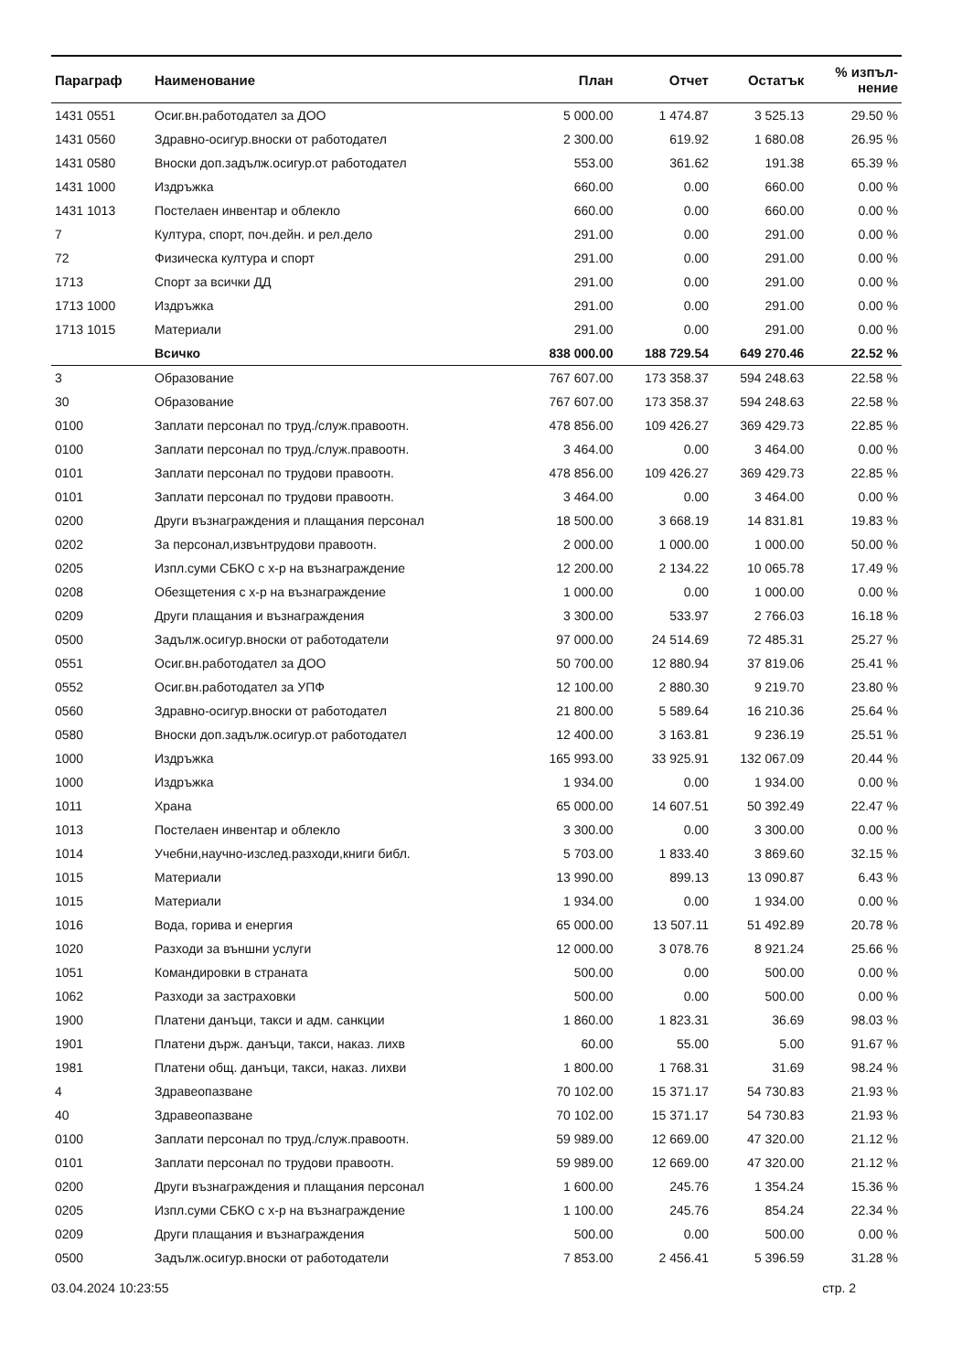| Параграф | Наименование | План | Отчет | Остатък | % изпъл- нение |
| --- | --- | --- | --- | --- | --- |
| 1431 0551 | Осиг.вн.работодател за ДОО | 5 000.00 | 1 474.87 | 3 525.13 | 29.50 % |
| 1431 0560 | Здравно-осигур.вноски от работодател | 2 300.00 | 619.92 | 1 680.08 | 26.95 % |
| 1431 0580 | Вноски доп.задълж.осигур.от работодател | 553.00 | 361.62 | 191.38 | 65.39 % |
| 1431 1000 | Издръжка | 660.00 | 0.00 | 660.00 | 0.00 % |
| 1431 1013 | Постелаен инвентар и облекло | 660.00 | 0.00 | 660.00 | 0.00 % |
| 7 | Култура, спорт, поч.дейн. и рел.дело | 291.00 | 0.00 | 291.00 | 0.00 % |
| 72 | Физическа култура и спорт | 291.00 | 0.00 | 291.00 | 0.00 % |
| 1713 | Спорт за всички ДД | 291.00 | 0.00 | 291.00 | 0.00 % |
| 1713 1000 | Издръжка | 291.00 | 0.00 | 291.00 | 0.00 % |
| 1713 1015 | Материали | 291.00 | 0.00 | 291.00 | 0.00 % |
| | Всичко | 838 000.00 | 188 729.54 | 649 270.46 | 22.52 % |
| 3 | Образование | 767 607.00 | 173 358.37 | 594 248.63 | 22.58 % |
| 30 | Образование | 767 607.00 | 173 358.37 | 594 248.63 | 22.58 % |
| 0100 | Заплати персонал по труд./служ.правоотн. | 478 856.00 | 109 426.27 | 369 429.73 | 22.85 % |
| 0100 | Заплати персонал по труд./служ.правоотн. | 3 464.00 | 0.00 | 3 464.00 | 0.00 % |
| 0101 | Заплати персонал по трудови правоотн. | 478 856.00 | 109 426.27 | 369 429.73 | 22.85 % |
| 0101 | Заплати персонал по трудови правоотн. | 3 464.00 | 0.00 | 3 464.00 | 0.00 % |
| 0200 | Други възнаграждения и плащания персонал | 18 500.00 | 3 668.19 | 14 831.81 | 19.83 % |
| 0202 | За персонал,извънтрудови правоотн. | 2 000.00 | 1 000.00 | 1 000.00 | 50.00 % |
| 0205 | Изпл.суми СБКО с х-р на възнаграждение | 12 200.00 | 2 134.22 | 10 065.78 | 17.49 % |
| 0208 | Обезщетения с х-р на възнаграждение | 1 000.00 | 0.00 | 1 000.00 | 0.00 % |
| 0209 | Други плащания и възнаграждения | 3 300.00 | 533.97 | 2 766.03 | 16.18 % |
| 0500 | Задълж.осигур.вноски от работодатели | 97 000.00 | 24 514.69 | 72 485.31 | 25.27 % |
| 0551 | Осиг.вн.работодател за ДОО | 50 700.00 | 12 880.94 | 37 819.06 | 25.41 % |
| 0552 | Осиг.вн.работодател за УПФ | 12 100.00 | 2 880.30 | 9 219.70 | 23.80 % |
| 0560 | Здравно-осигур.вноски от работодател | 21 800.00 | 5 589.64 | 16 210.36 | 25.64 % |
| 0580 | Вноски доп.задълж.осигур.от работодател | 12 400.00 | 3 163.81 | 9 236.19 | 25.51 % |
| 1000 | Издръжка | 165 993.00 | 33 925.91 | 132 067.09 | 20.44 % |
| 1000 | Издръжка | 1 934.00 | 0.00 | 1 934.00 | 0.00 % |
| 1011 | Храна | 65 000.00 | 14 607.51 | 50 392.49 | 22.47 % |
| 1013 | Постелаен инвентар и облекло | 3 300.00 | 0.00 | 3 300.00 | 0.00 % |
| 1014 | Учебни,научно-изслед.разходи,книги библ. | 5 703.00 | 1 833.40 | 3 869.60 | 32.15 % |
| 1015 | Материали | 13 990.00 | 899.13 | 13 090.87 | 6.43 % |
| 1015 | Материали | 1 934.00 | 0.00 | 1 934.00 | 0.00 % |
| 1016 | Вода, горива и енергия | 65 000.00 | 13 507.11 | 51 492.89 | 20.78 % |
| 1020 | Разходи за външни услуги | 12 000.00 | 3 078.76 | 8 921.24 | 25.66 % |
| 1051 | Командировки в страната | 500.00 | 0.00 | 500.00 | 0.00 % |
| 1062 | Разходи за застраховки | 500.00 | 0.00 | 500.00 | 0.00 % |
| 1900 | Платени данъци, такси и адм. санкции | 1 860.00 | 1 823.31 | 36.69 | 98.03 % |
| 1901 | Платени държ. данъци, такси, наказ. лихв | 60.00 | 55.00 | 5.00 | 91.67 % |
| 1981 | Платени общ. данъци, такси, наказ. лихви | 1 800.00 | 1 768.31 | 31.69 | 98.24 % |
| 4 | Здравеопазване | 70 102.00 | 15 371.17 | 54 730.83 | 21.93 % |
| 40 | Здравеопазване | 70 102.00 | 15 371.17 | 54 730.83 | 21.93 % |
| 0100 | Заплати персонал по труд./служ.правоотн. | 59 989.00 | 12 669.00 | 47 320.00 | 21.12 % |
| 0101 | Заплати персонал по трудови правоотн. | 59 989.00 | 12 669.00 | 47 320.00 | 21.12 % |
| 0200 | Други възнаграждения и плащания персонал | 1 600.00 | 245.76 | 1 354.24 | 15.36 % |
| 0205 | Изпл.суми СБКО с х-р на възнаграждение | 1 100.00 | 245.76 | 854.24 | 22.34 % |
| 0209 | Други плащания и възнаграждения | 500.00 | 0.00 | 500.00 | 0.00 % |
| 0500 | Задълж.осигур.вноски от работодатели | 7 853.00 | 2 456.41 | 5 396.59 | 31.28 % |
03.04.2024 10:23:55 стр. 2